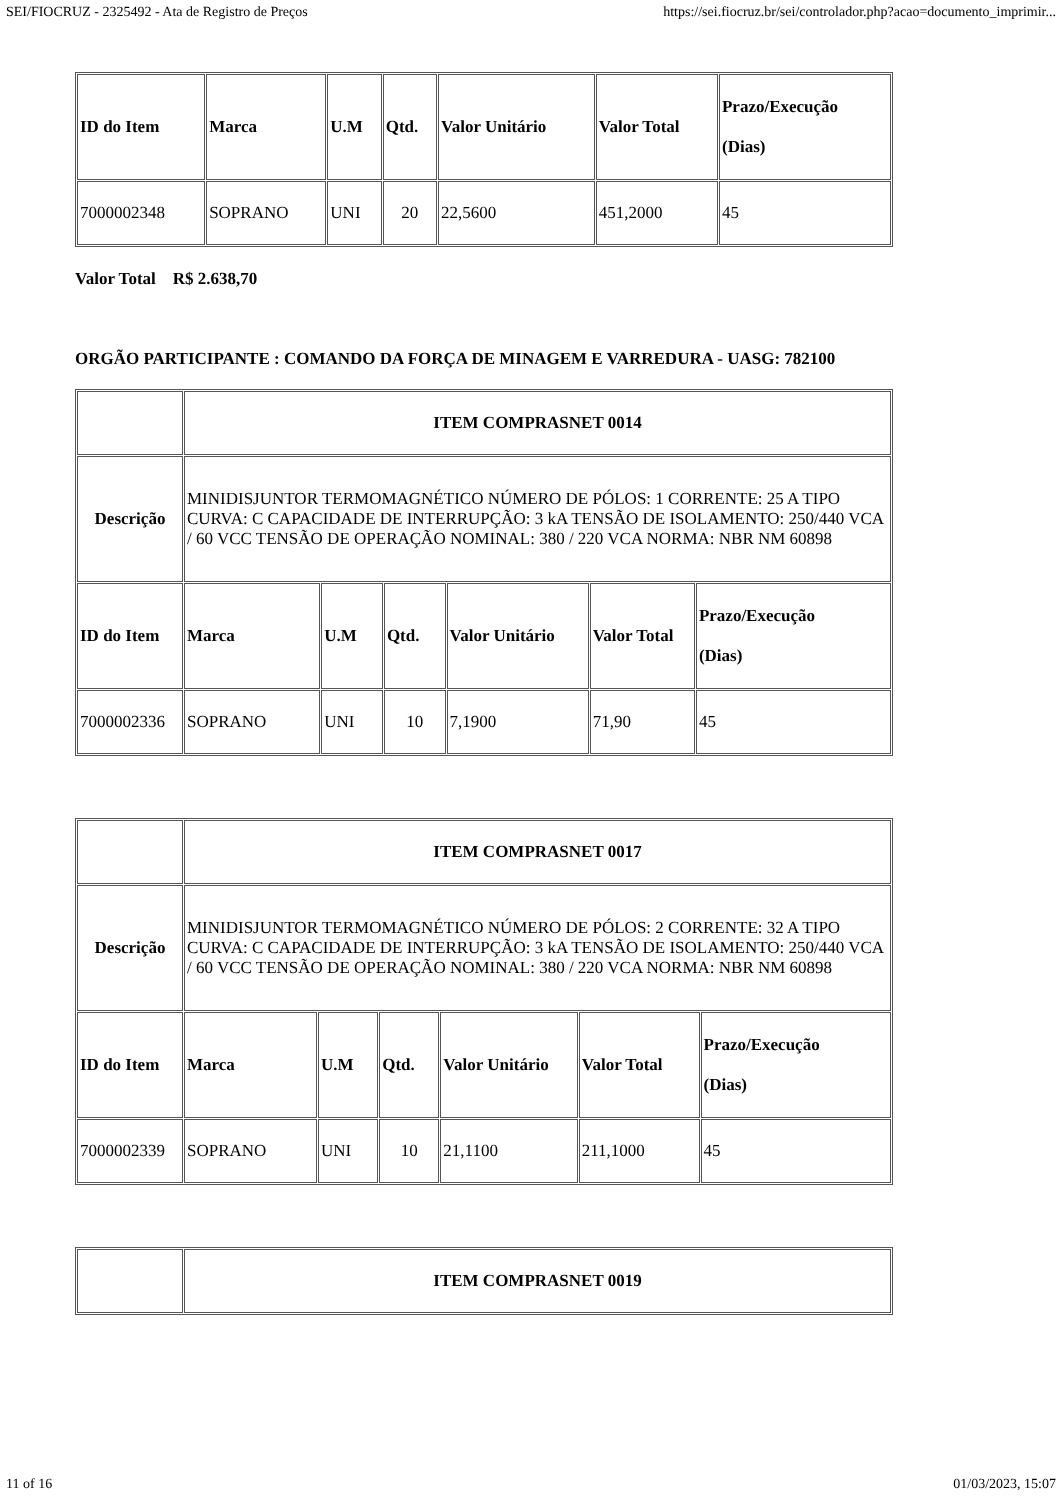SEI/FIOCRUZ - 2325492 - Ata de Registro de Preços https://sei.fiocruz.br/sei/controlador.php?acao=documento_imprimir...
| ID do Item | Marca | U.M | Qtd. | Valor Unitário | Valor Total | Prazo/Execução (Dias) |
| 7000002348 | SOPRANO | UNI | 20 | 22,5600 | 451,2000 | 45 |
Valor Total R$ 2.638,70
ORGÃO PARTICIPANTE : COMANDO DA FORÇA DE MINAGEM E VARREDURA - UASG: 782100
| | ITEM COMPRASNET 0014 | | | | | |
| Descrição | MINIDISJUNTOR TERMOMAGNÉTICO NÚMERO DE PÓLOS: 1 CORRENTE: 25 A TIPO CURVA: C CAPACIDADE DE INTERRUPÇÃO: 3 kA TENSÃO DE ISOLAMENTO: 250/440 VCA / 60 VCC TENSÃO DE OPERAÇÃO NOMINAL: 380 / 220 VCA NORMA: NBR NM 60898 | | | | | |
| ID do Item | Marca | U.M | Qtd. | Valor Unitário | Valor Total | Prazo/Execução (Dias) |
| 7000002336 | SOPRANO | UNI | 10 | 7,1900 | 71,90 | 45 |
| | ITEM COMPRASNET 0017 | | | | | |
| Descrição | MINIDISJUNTOR TERMOMAGNÉTICO NÚMERO DE PÓLOS: 2 CORRENTE: 32 A TIPO CURVA: C CAPACIDADE DE INTERRUPÇÃO: 3 kA TENSÃO DE ISOLAMENTO: 250/440 VCA / 60 VCC TENSÃO DE OPERAÇÃO NOMINAL: 380 / 220 VCA NORMA: NBR NM 60898 | | | | | |
| ID do Item | Marca | U.M | Qtd. | Valor Unitário | Valor Total | Prazo/Execução (Dias) |
| 7000002339 | SOPRANO | UNI | 10 | 21,1100 | 211,1000 | 45 |
| | ITEM COMPRASNET 0019 |
11 of 16 01/03/2023, 15:07